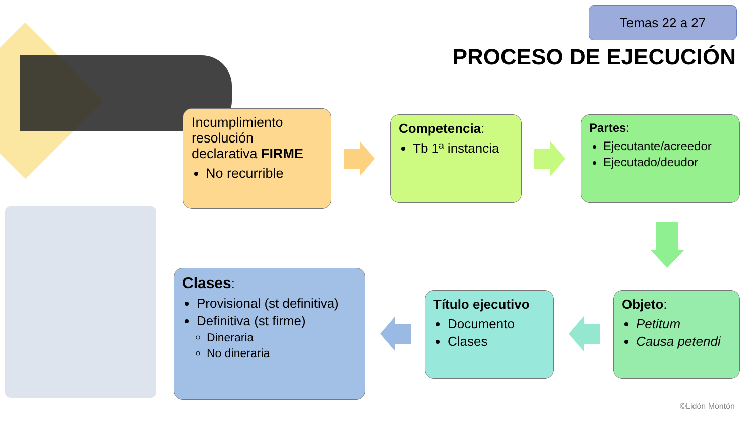Temas 22 a 27
PROCESO DE EJECUCIÓN
Incumplimiento resolución declarativa FIRME
No recurrible
Competencia:
Tb 1ª instancia
Partes:
Ejecutante/acreedor
Ejecutado/deudor
Objeto:
Petitum
Causa petendi
Título ejecutivo
Documento
Clases
Clases:
Provisional (st definitiva)
Definitiva (st firme)
Dineraria
No dineraria
©Lidón Montón